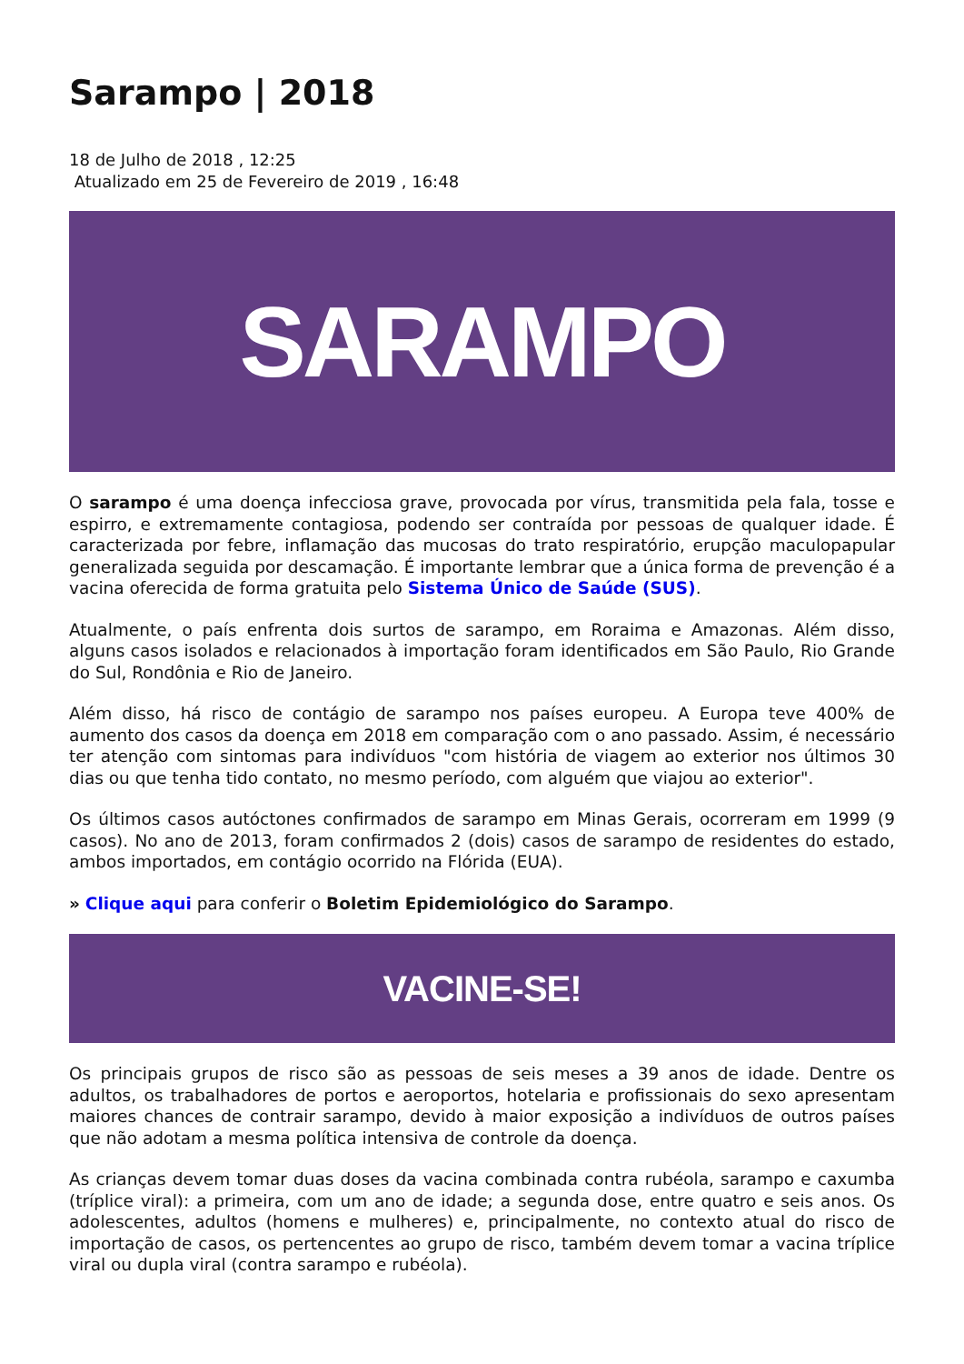Sarampo | 2018
18 de Julho de 2018 , 12:25
Atualizado em 25 de Fevereiro de 2019 , 16:48
SARAMPO
O sarampo é uma doença infecciosa grave, provocada por vírus, transmitida pela fala, tosse e espirro, e extremamente contagiosa, podendo ser contraída por pessoas de qualquer idade. É caracterizada por febre, inflamação das mucosas do trato respiratório, erupção maculopapular generalizada seguida por descamação. É importante lembrar que a única forma de prevenção é a vacina oferecida de forma gratuita pelo Sistema Único de Saúde (SUS).
Atualmente, o país enfrenta dois surtos de sarampo, em Roraima e Amazonas. Além disso, alguns casos isolados e relacionados à importação foram identificados em São Paulo, Rio Grande do Sul, Rondônia e Rio de Janeiro.
Além disso, há risco de contágio de sarampo nos países europeu. A Europa teve 400% de aumento dos casos da doença em 2018 em comparação com o ano passado. Assim, é necessário ter atenção com sintomas para indivíduos "com história de viagem ao exterior nos últimos 30 dias ou que tenha tido contato, no mesmo período, com alguém que viajou ao exterior".
Os últimos casos autóctones confirmados de sarampo em Minas Gerais, ocorreram em 1999 (9 casos). No ano de 2013, foram confirmados 2 (dois) casos de sarampo de residentes do estado, ambos importados, em contágio ocorrido na Flórida (EUA).
» Clique aqui para conferir o Boletim Epidemiológico do Sarampo.
VACINE-SE!
Os principais grupos de risco são as pessoas de seis meses a 39 anos de idade. Dentre os adultos, os trabalhadores de portos e aeroportos, hotelaria e profissionais do sexo apresentam maiores chances de contrair sarampo, devido à maior exposição a indivíduos de outros países que não adotam a mesma política intensiva de controle da doença.
As crianças devem tomar duas doses da vacina combinada contra rubéola, sarampo e caxumba (tríplice viral): a primeira, com um ano de idade; a segunda dose, entre quatro e seis anos. Os adolescentes, adultos (homens e mulheres) e, principalmente, no contexto atual do risco de importação de casos, os pertencentes ao grupo de risco, também devem tomar a vacina tríplice viral ou dupla viral (contra sarampo e rubéola).